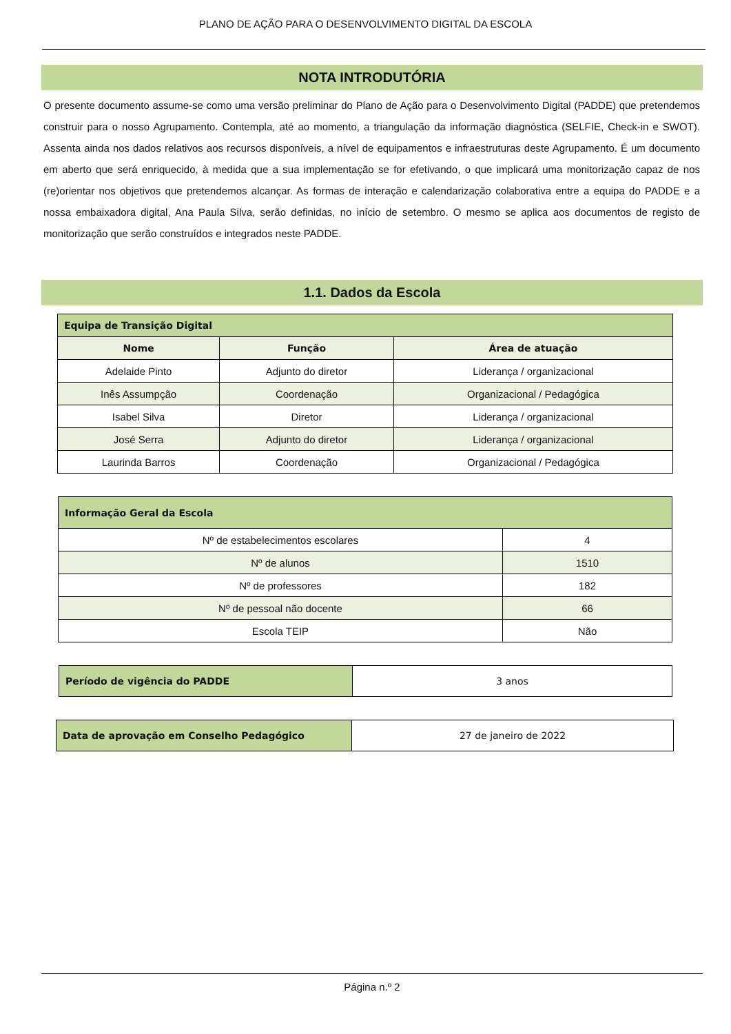PLANO DE AÇÃO PARA O DESENVOLVIMENTO DIGITAL DA ESCOLA
NOTA INTRODUTÓRIA
O presente documento assume-se como uma versão preliminar do Plano de Ação para o Desenvolvimento Digital (PADDE) que pretendemos construir para o nosso Agrupamento. Contempla, até ao momento, a triangulação da informação diagnóstica (SELFIE, Check-in e SWOT). Assenta ainda nos dados relativos aos recursos disponíveis, a nível de equipamentos e infraestruturas deste Agrupamento. É um documento em aberto que será enriquecido, à medida que a sua implementação se for efetivando, o que implicará uma monitorização capaz de nos (re)orientar nos objetivos que pretendemos alcançar. As formas de interação e calendarização colaborativa entre a equipa do PADDE e a nossa embaixadora digital, Ana Paula Silva, serão definidas, no início de setembro. O mesmo se aplica aos documentos de registo de monitorização que serão construídos e integrados neste PADDE.
1.1. Dados da Escola
| Equipa de Transição Digital | | |
| Nome | Função | Área de atuação |
| Adelaide Pinto | Adjunto do diretor | Liderança / organizacional |
| Inês Assumpção | Coordenação | Organizacional / Pedagógica |
| Isabel Silva | Diretor | Liderança / organizacional |
| José Serra | Adjunto do diretor | Liderança / organizacional |
| Laurinda Barros | Coordenação | Organizacional / Pedagógica |
| Informação Geral da Escola | |
| Nº de estabelecimentos escolares | 4 |
| Nº de alunos | 1510 |
| Nº de professores | 182 |
| Nº de pessoal não docente | 66 |
| Escola TEIP | Não |
| Período de vigência do PADDE | 3 anos |
| Data de aprovação em Conselho Pedagógico | 27 de janeiro de 2022 |
Página n.º 2